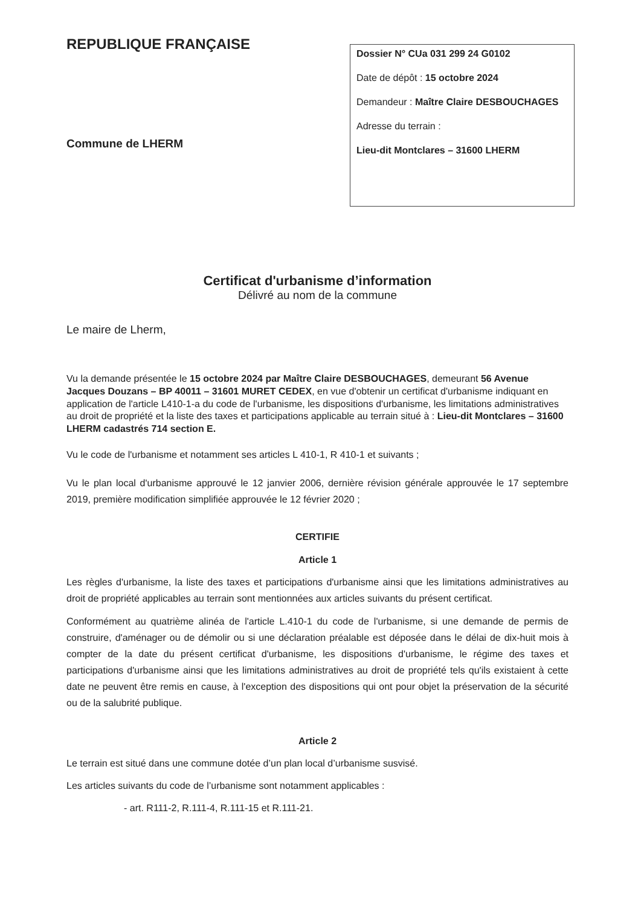REPUBLIQUE FRANÇAISE
Commune de LHERM
Dossier N° CUa 031 299 24 G0102
Date de dépôt : 15 octobre 2024
Demandeur : Maître Claire DESBOUCHAGES
Adresse du terrain :
Lieu-dit Montclares – 31600 LHERM
Certificat d'urbanisme d’information
Délivré au nom de la commune
Le maire de Lherm,
Vu la demande présentée le 15 octobre 2024 par Maître Claire DESBOUCHAGES, demeurant 56 Avenue Jacques Douzans – BP 40011 – 31601 MURET CEDEX, en vue d'obtenir un certificat d'urbanisme indiquant en application de l'article L410-1-a du code de l'urbanisme, les dispositions d'urbanisme, les limitations administratives au droit de propriété et la liste des taxes et participations applicable au terrain situé à : Lieu-dit Montclares – 31600 LHERM cadastrés 714 section E.
Vu le code de l'urbanisme et notamment ses articles L 410-1, R 410-1 et suivants ;
Vu le plan local d'urbanisme approuvé le 12 janvier 2006, dernière révision générale approuvée le 17 septembre 2019, première modification simplifiée approuvée le 12 février 2020 ;
CERTIFIE
Article 1
Les règles d'urbanisme, la liste des taxes et participations d'urbanisme ainsi que les limitations administratives au droit de propriété applicables au terrain sont mentionnées aux articles suivants du présent certificat.
Conformément au quatrième alinéa de l'article L.410-1 du code de l'urbanisme, si une demande de permis de construire, d'aménager ou de démolir ou si une déclaration préalable est déposée dans le délai de dix-huit mois à compter de la date du présent certificat d'urbanisme, les dispositions d'urbanisme, le régime des taxes et participations d'urbanisme ainsi que les limitations administratives au droit de propriété tels qu'ils existaient à cette date ne peuvent être remis en cause, à l'exception des dispositions qui ont pour objet la préservation de la sécurité ou de la salubrité publique.
Article 2
Le terrain est situé dans une commune dotée d’un plan local d’urbanisme susvisé.
Les articles suivants du code de l’urbanisme sont notamment applicables :
- art. R111-2, R.111-4, R.111-15 et R.111-21.